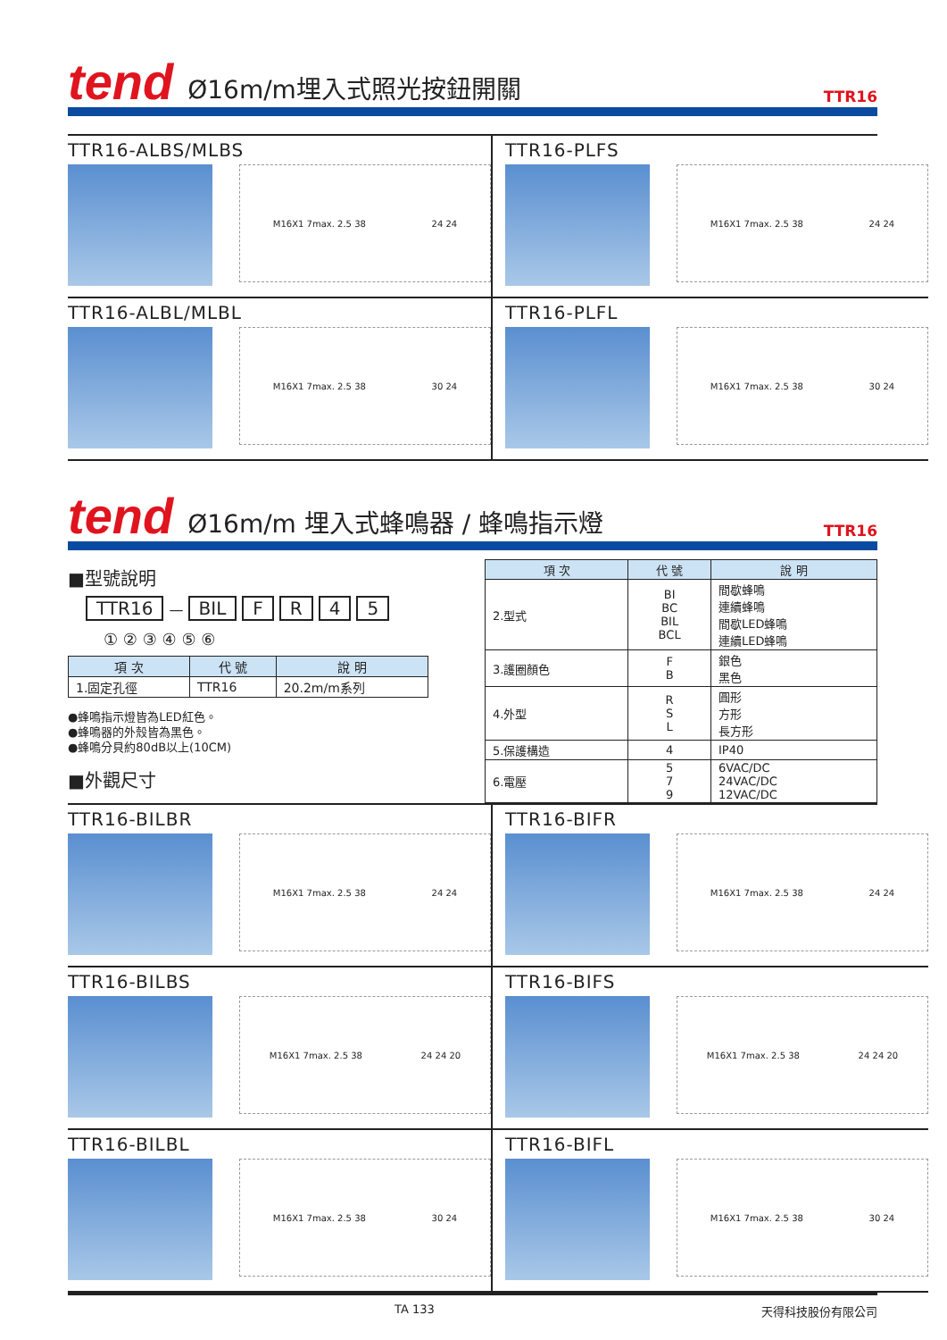tend
Ø16m/m埋入式照光按鈕開關
TTR16
TTR16-ALBS/MLBS
M16X1 7max. 2.5 38 24 24
TTR16-PLFS
M16X1 7max. 2.5 38 24 24
TTR16-ALBL/MLBL
M16X1 7max. 2.5 38 30 24
TTR16-PLFL
M16X1 7max. 2.5 38 30 24
tend
Ø16m/m 埋入式蜂鳴器 / 蜂鳴指示燈
TTR16
■型號說明
TTR16 — BIL FR 45
① ② ③ ④ ⑤ ⑥
| 項 次 | 代 號 | 說 明 |
| --- | --- | --- |
| 1.固定孔徑 | TTR16 | 20.2m/m系列 |
●蜂鳴指示燈皆為LED紅色。
●蜂鳴器的外殼皆為黑色。
●蜂鳴分貝約80dB以上(10CM)
■外觀尺寸
| 項 次 | 代 號 | 說 明 |
| --- | --- | --- |
| 2.型式 | BI BC BIL BCL | 間歇蜂鳴 連續蜂鳴 間歇LED蜂鳴 連續LED蜂鳴 |
| 3.護圈顏色 | F B | 銀色 黑色 |
| 4.外型 | R S L | 圓形 方形 長方形 |
| 5.保護構造 | 4 | IP40 |
| 6.電壓 | 5 7 9 | 6VAC/DC 24VAC/DC 12VAC/DC |
TTR16-BILBR
M16X1 7max. 2.5 38 24 24
TTR16-BIFR
M16X1 7max. 2.5 38 24 24
TTR16-BILBS
M16X1 7max. 2.5 38 24 24 20
TTR16-BIFS
M16X1 7max. 2.5 38 24 24 20
TTR16-BILBL
M16X1 7max. 2.5 38 30 24
TTR16-BIFL
M16X1 7max. 2.5 38 30 24
TA 133 天得科技股份有限公司